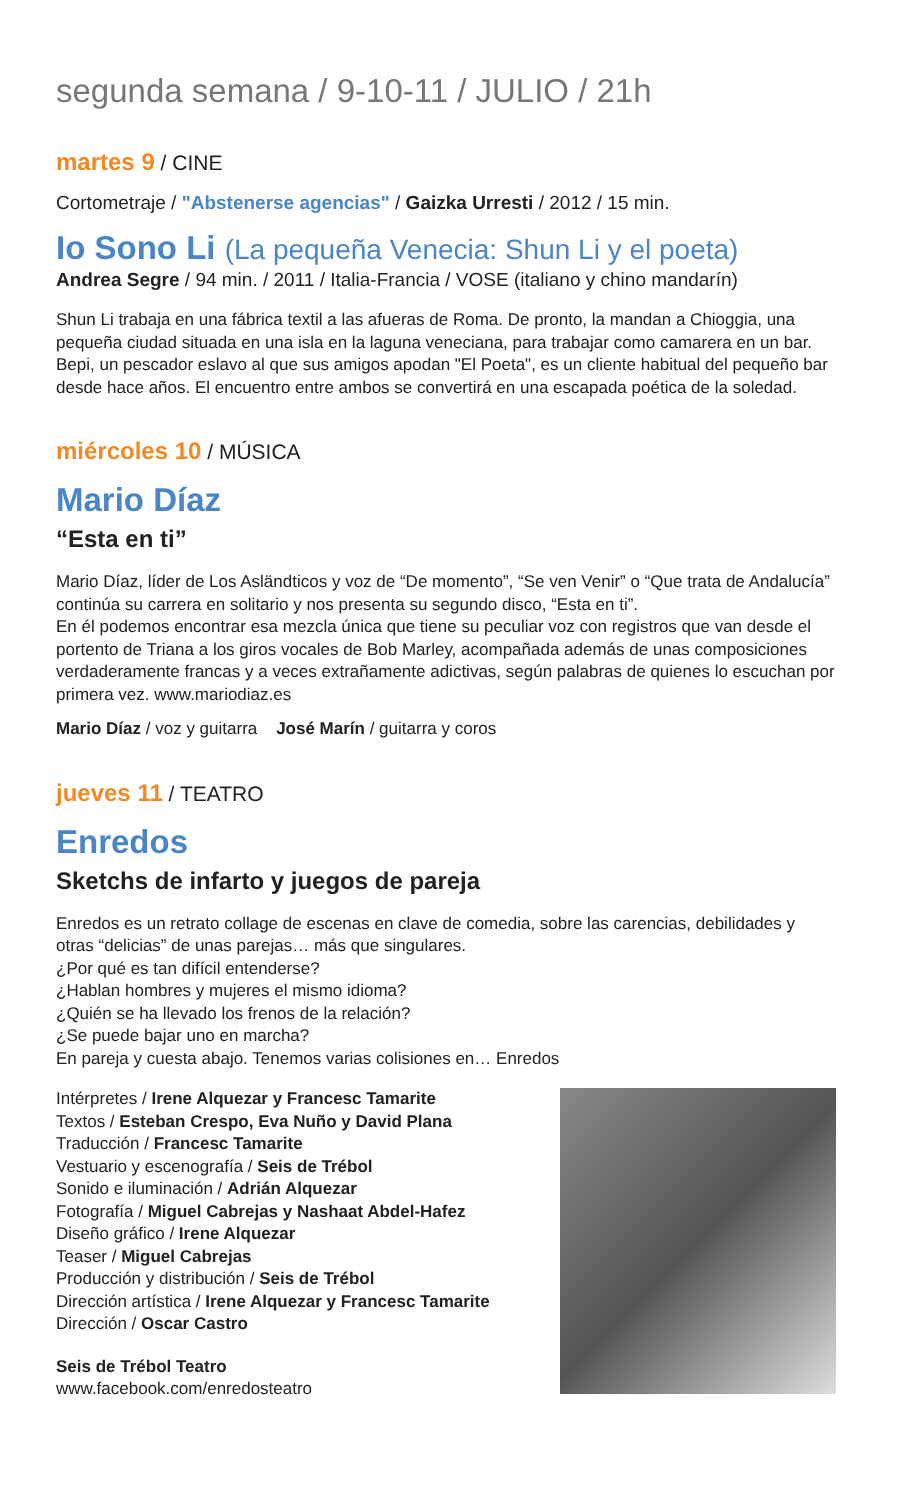segunda semana / 9-10-11 / JULIO / 21h
martes 9 / CINE
Cortometraje / "Abstenerse agencias" / Gaizka Urresti / 2012 / 15 min.
Io Sono Li (La pequeña Venecia: Shun Li y el poeta)
Andrea Segre / 94 min. / 2011 / Italia-Francia / VOSE (italiano y chino mandarín)
Shun Li trabaja en una fábrica textil a las afueras de Roma. De pronto, la mandan a Chioggia, una pequeña ciudad situada en una isla en la laguna veneciana, para trabajar como camarera en un bar. Bepi, un pescador eslavo al que sus amigos apodan "El Poeta", es un cliente habitual del pequeño bar desde hace años. El encuentro entre ambos se convertirá en una escapada poética de la soledad.
miércoles 10 / MÚSICA
Mario Díaz
“Esta en ti”
Mario Díaz, líder de Los Asländticos y voz de “De momento”, “Se ven Venir” o “Que trata de Andalucía” continúa su carrera en solitario y nos presenta su segundo disco, “Esta en ti”.
En él podemos encontrar esa mezcla única que tiene su peculiar voz con registros que van desde el portento de Triana a los giros vocales de Bob Marley, acompañada además de unas composiciones verdaderamente francas y a veces extrañamente adictivas, según palabras de quienes lo escuchan por primera vez. www.mariodiaz.es
Mario Díaz / voz y guitarra José Marín / guitarra y coros
jueves 11 / TEATRO
Enredos
Sketchs de infarto y juegos de pareja
Enredos es un retrato collage de escenas en clave de comedia, sobre las carencias, debilidades y otras “delicias” de unas parejas… más que singulares.
¿Por qué es tan difícil entenderse?
¿Hablan hombres y mujeres el mismo idioma?
¿Quién se ha llevado los frenos de la relación?
¿Se puede bajar uno en marcha?
En pareja y cuesta abajo. Tenemos varias colisiones en… Enredos
Intérpretes / Irene Alquezar y Francesc Tamarite
Textos / Esteban Crespo, Eva Nuño y David Plana
Traducción / Francesc Tamarite
Vestuario y escenografía / Seis de Trébol
Sonido e iluminación / Adrián Alquezar
Fotografía / Miguel Cabrejas y Nashaat Abdel-Hafez
Diseño gráfico / Irene Alquezar
Teaser / Miguel Cabrejas
Producción y distribución / Seis de Trébol
Dirección artística / Irene Alquezar y Francesc Tamarite
Dirección / Oscar Castro
Seis de Trébol Teatro
www.facebook.com/enredosteatro